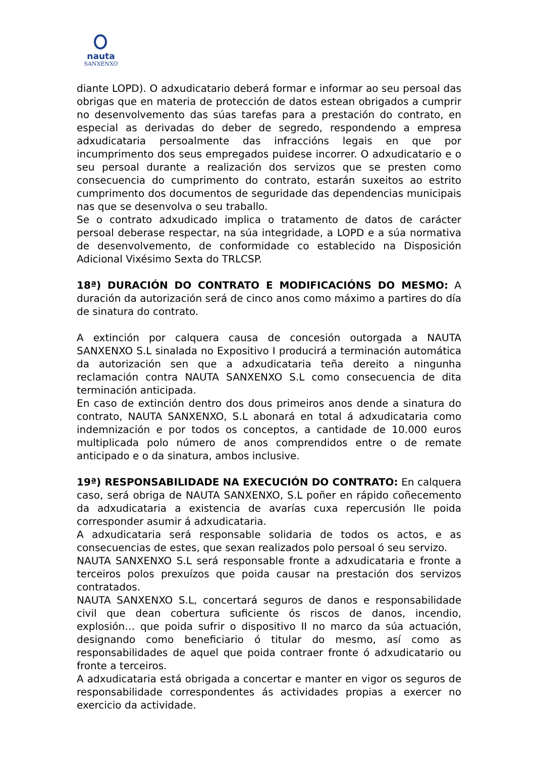nauta
SANXENXO
diante LOPD). O adxudicatario deberá formar e informar ao seu persoal das obrigas que en materia de protección de datos estean obrigados a cumprir no desenvolvemento das súas tarefas para a prestación do contrato, en especial as derivadas do deber de segredo, respondendo a empresa adxudicataria persoalmente das infraccións legais en que por incumprimento dos seus empregados puidese incorrer. O adxudicatario e o seu persoal durante a realización dos servizos que se presten como consecuencia do cumprimento do contrato, estarán suxeitos ao estrito cumprimento dos documentos de seguridade das dependencias municipais nas que se desenvolva o seu traballo.
Se o contrato adxudicado implica o tratamento de datos de carácter persoal deberase respectar, na súa integridade, a LOPD e a súa normativa de desenvolvemento, de conformidade co establecido na Disposición Adicional Vixésimo Sexta do TRLCSP.
18ª) DURACIÓN DO CONTRATO E MODIFICACIÓNS DO MESMO: A duración da autorización será de cinco anos como máximo a partires do día de sinatura do contrato.
A extinción por calquera causa de concesión outorgada a NAUTA SANXENXO S.L sinalada no Expositivo I producirá a terminación automática da autorización sen que a adxudicataria teña dereito a ningunha reclamación contra NAUTA SANXENXO S.L como consecuencia de dita terminación anticipada.
En caso de extinción dentro dos dous primeiros anos dende a sinatura do contrato, NAUTA SANXENXO, S.L abonará en total á adxudicataria como indemnización e por todos os conceptos, a cantidade de 10.000 euros multiplicada polo número de anos comprendidos entre o de remate anticipado e o da sinatura, ambos inclusive.
19ª) RESPONSABILIDADE NA EXECUCIÓN DO CONTRATO: En calquera caso, será obriga de NAUTA SANXENXO, S.L poñer en rápido coñecemento da adxudicataria a existencia de avarías cuxa repercusión lle poida corresponder asumir á adxudicataria.
A adxudicataria será responsable solidaria de todos os actos, e as consecuencias de estes, que sexan realizados polo persoal ó seu servizo.
NAUTA SANXENXO S.L será responsable fronte a adxudicataria e fronte a terceiros polos prexuízos que poida causar na prestación dos servizos contratados.
NAUTA SANXENXO S.L, concertará seguros de danos e responsabilidade civil que dean cobertura suficiente ós riscos de danos, incendio, explosión… que poida sufrir o dispositivo II no marco da súa actuación, designando como beneficiario ó titular do mesmo, así como as responsabilidades de aquel que poida contraer fronte ó adxudicatario ou fronte a terceiros.
A adxudicataria está obrigada a concertar e manter en vigor os seguros de responsabilidade correspondentes ás actividades propias a exercer no exercicio da actividade.